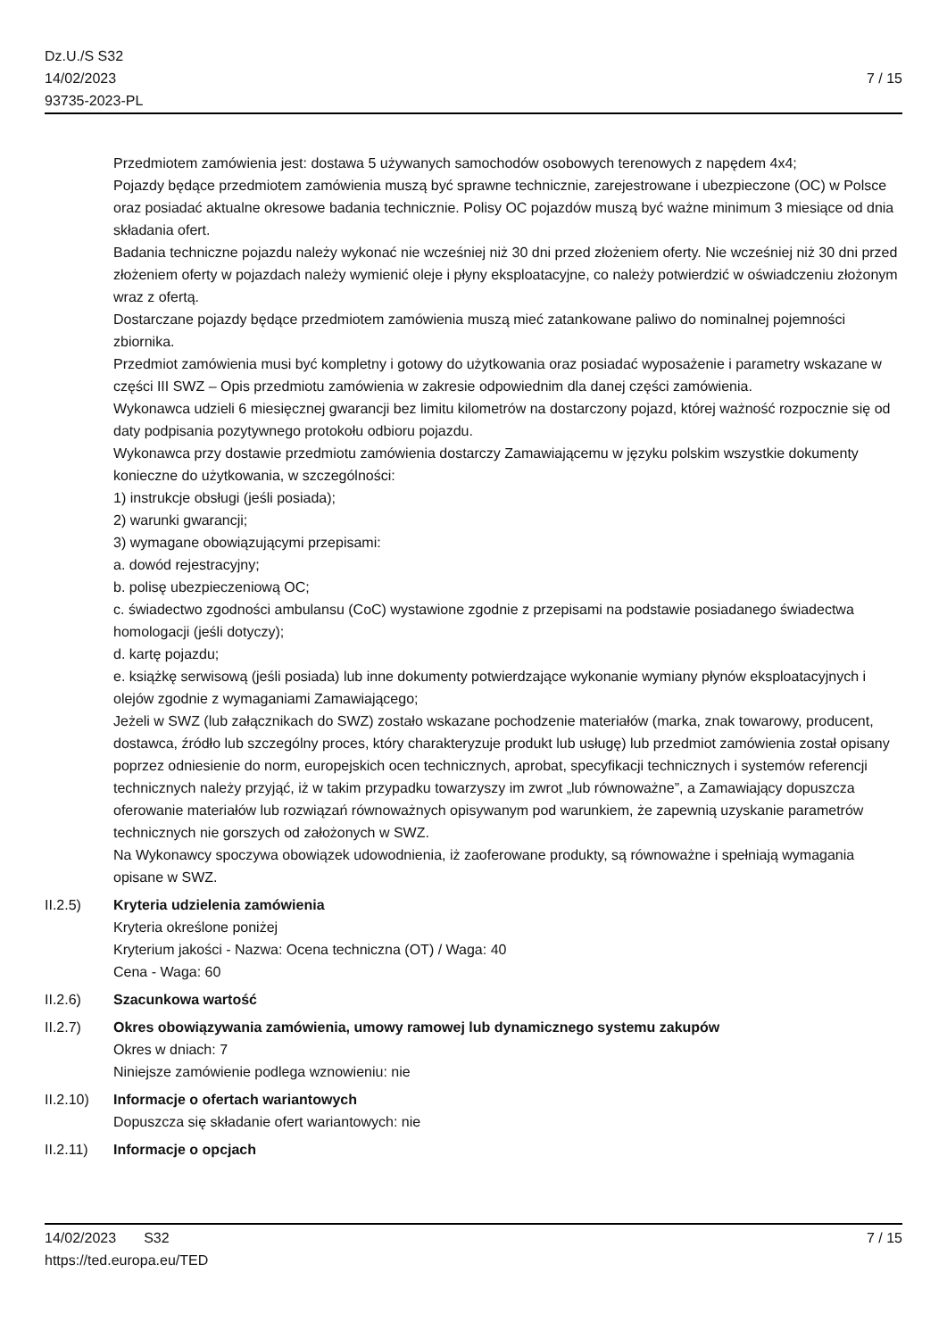Dz.U./S S32
14/02/2023
93735-2023-PL
7 / 15
Przedmiotem zamówienia jest: dostawa 5 używanych samochodów osobowych terenowych z napędem 4x4;
Pojazdy będące przedmiotem zamówienia muszą być sprawne technicznie, zarejestrowane i ubezpieczone (OC) w Polsce oraz posiadać aktualne okresowe badania technicznie. Polisy OC pojazdów muszą być ważne minimum 3 miesiące od dnia składania ofert.
Badania techniczne pojazdu należy wykonać nie wcześniej niż 30 dni przed złożeniem oferty. Nie wcześniej niż 30 dni przed złożeniem oferty w pojazdach należy wymienić oleje i płyny eksploatacyjne, co należy potwierdzić w oświadczeniu złożonym wraz z ofertą.
Dostarczane pojazdy będące przedmiotem zamówienia muszą mieć zatankowane paliwo do nominalnej pojemności zbiornika.
Przedmiot zamówienia musi być kompletny i gotowy do użytkowania oraz posiadać wyposażenie i parametry wskazane w części III SWZ – Opis przedmiotu zamówienia w zakresie odpowiednim dla danej części zamówienia.
Wykonawca udzieli 6 miesięcznej gwarancji bez limitu kilometrów na dostarczony pojazd, której ważność rozpocznie się od daty podpisania pozytywnego protokołu odbioru pojazdu.
Wykonawca przy dostawie przedmiotu zamówienia dostarczy Zamawiającemu w języku polskim wszystkie dokumenty konieczne do użytkowania, w szczególności:
1) instrukcje obsługi (jeśli posiada);
2) warunki gwarancji;
3) wymagane obowiązującymi przepisami:
a. dowód rejestracyjny;
b. polisę ubezpieczeniową OC;
c. świadectwo zgodności ambulansu (CoC) wystawione zgodnie z przepisami na podstawie posiadanego świadectwa homologacji (jeśli dotyczy);
d. kartę pojazdu;
e. książkę serwisową (jeśli posiada) lub inne dokumenty potwierdzające wykonanie wymiany płynów eksploatacyjnych i olejów zgodnie z wymaganiami Zamawiającego;
Jeżeli w SWZ (lub załącznikach do SWZ) zostało wskazane pochodzenie materiałów (marka, znak towarowy, producent, dostawca, źródło lub szczególny proces, który charakteryzuje produkt lub usługę) lub przedmiot zamówienia został opisany poprzez odniesienie do norm, europejskich ocen technicznych, aprobat, specyfikacji technicznych i systemów referencji technicznych należy przyjąć, iż w takim przypadku towarzyszy im zwrot „lub równoważne”, a Zamawiający dopuszcza oferowanie materiałów lub rozwiązań równoważnych opisywanym pod warunkiem, że zapewnią uzyskanie parametrów technicznych nie gorszych od założonych w SWZ.
Na Wykonawcy spoczywa obowiązek udowodnienia, iż zaoferowane produkty, są równoważne i spełniają wymagania opisane w SWZ.
II.2.5) Kryteria udzielenia zamówienia
Kryteria określone poniżej
Kryterium jakości - Nazwa: Ocena techniczna (OT) / Waga: 40
Cena - Waga: 60
II.2.6) Szacunkowa wartość
II.2.7) Okres obowiązywania zamówienia, umowy ramowej lub dynamicznego systemu zakupów
Okres w dniach: 7
Niniejsze zamówienie podlega wznowieniu: nie
II.2.10) Informacje o ofertach wariantowych
Dopuszcza się składanie ofert wariantowych: nie
II.2.11) Informacje o opcjach
14/02/2023 S32 7 / 15
https://ted.europa.eu/TED